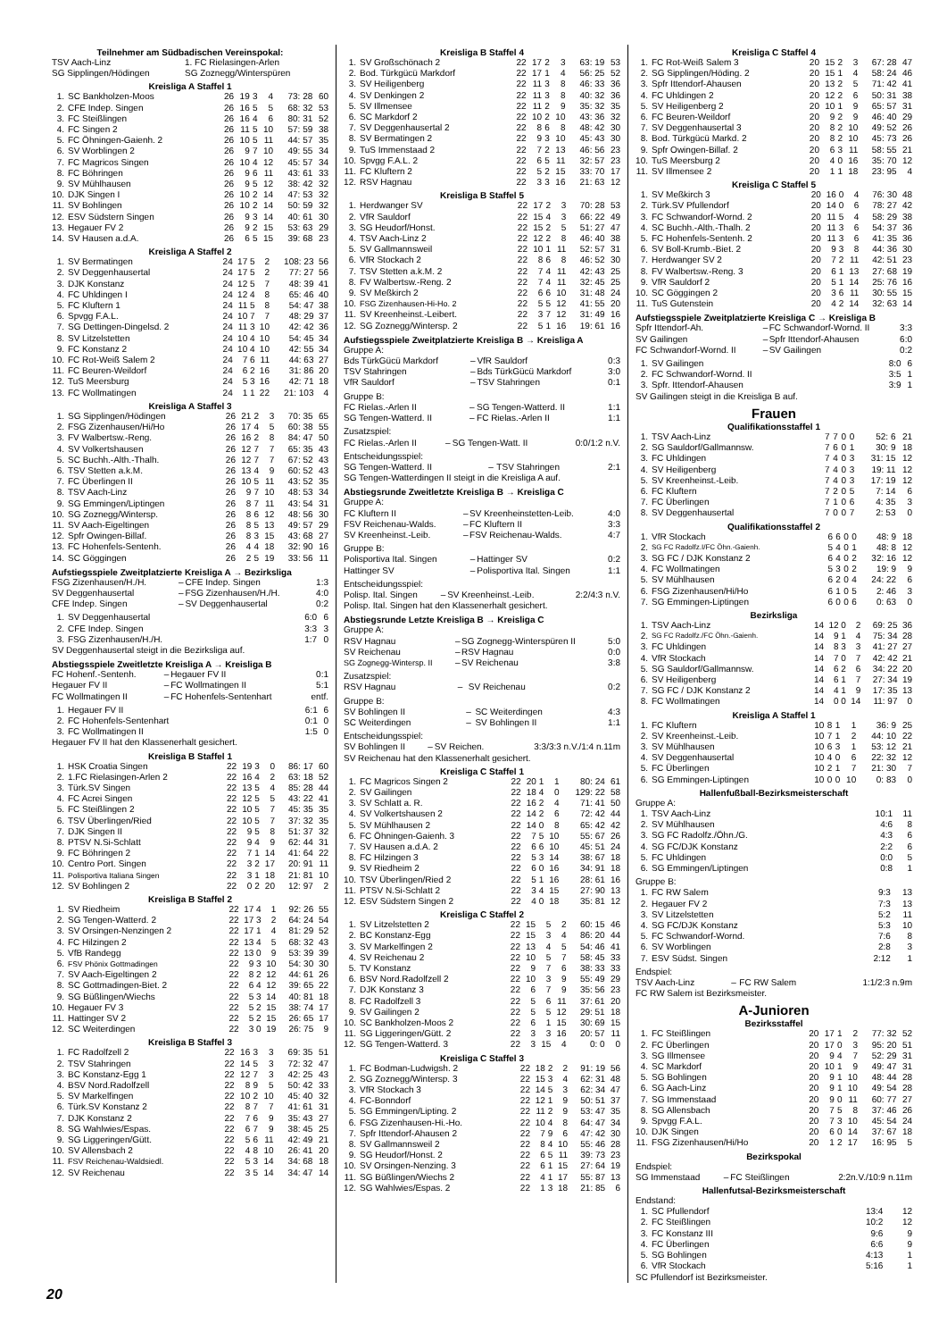Teilnehmer am Südbadischen Vereinspokal:
| TSV Aach-Linz | 1. FC Rielasingen-Arlen |
| SG Sipplingen/Hödingen | SG Zoznegg/Winterspüren |
Kreisliga A Staffel 1
| 1. | SC Bankholzen-Moos | 26 | 19 | 3 | 4 | 73: 28 | 60 |
| 2. | CFE Indep. Singen | 26 | 16 | 5 | 5 | 68: 32 | 53 |
| 3. | FC Steißlingen | 26 | 16 | 4 | 6 | 80: 31 | 52 |
| 4. | FC Singen 2 | 26 | 11 | 5 | 10 | 57: 59 | 38 |
| 5. | FC Öhningen-Gaienh. 2 | 26 | 10 | 5 | 11 | 44: 57 | 35 |
| 6. | SV Worblingen 2 | 26 | 9 | 7 | 10 | 49: 55 | 34 |
| 7. | FC Magricos Singen | 26 | 10 | 4 | 12 | 45: 57 | 34 |
| 8. | FC Böhringen | 26 | 9 | 6 | 11 | 43: 61 | 33 |
| 9. | SV Mühlhausen | 26 | 9 | 5 | 12 | 38: 42 | 32 |
| 10. | DJK Singen I | 26 | 10 | 2 | 14 | 47: 53 | 32 |
| 11. | SV Bohlingen | 26 | 10 | 2 | 14 | 50: 59 | 32 |
| 12. | ESV Südstern Singen | 26 | 9 | 3 | 14 | 40: 61 | 30 |
| 13. | Hegauer FV 2 | 26 | 9 | 2 | 15 | 53: 63 | 29 |
| 14. | SV Hausen a.d.A. | 26 | 6 | 5 | 15 | 39: 68 | 23 |
Kreisliga A Staffel 2
| 1. | SV Bermatingen | 24 | 17 | 5 | 2 | 108: 23 | 56 |
| 2. | SV Deggenhausertal | 24 | 17 | 5 | 2 | 77: 27 | 56 |
| 3. | DJK Konstanz | 24 | 12 | 5 | 7 | 48: 39 | 41 |
| 4. | FC Uhldingen I | 24 | 12 | 4 | 8 | 65: 46 | 40 |
| 5. | FC Kluftern 1 | 24 | 11 | 5 | 8 | 54: 47 | 38 |
| 6. | Spvgg F.A.L. | 24 | 10 | 7 | 7 | 48: 29 | 37 |
| 7. | SG Dettingen-Dingelsd. 2 | 24 | 11 | 3 | 10 | 42: 42 | 36 |
| 8. | SV Litzelstetten | 24 | 10 | 4 | 10 | 54: 45 | 34 |
| 9. | FC Konstanz 2 | 24 | 10 | 4 | 10 | 42: 55 | 34 |
| 10. | FC Rot-Weiß Salem 2 | 24 | 7 | 6 | 11 | 44: 63 | 27 |
| 11. | FC Beuren-Weildorf | 24 | 6 | 2 | 16 | 31: 86 | 20 |
| 12. | TuS Meersburg | 24 | 5 | 3 | 16 | 42: 71 | 18 |
| 13. | FC Wollmatingen | 24 | 1 | 1 | 22 | 21: 103 | 4 |
Kreisliga A Staffel 3
| 1. | SG Sipplingen/Hödingen | 26 | 21 | 2 | 3 | 70: 35 | 65 |
| 2. | FSG Zizenhausen/Hi/Ho | 26 | 17 | 4 | 5 | 60: 38 | 55 |
| 3. | FV Walbertsw.-Reng. | 26 | 16 | 2 | 8 | 84: 47 | 50 |
| 4. | SV Volkertshausen | 26 | 12 | 7 | 7 | 65: 35 | 43 |
| 5. | SC Buchh.-Alth.-Thalh. | 26 | 12 | 7 | 7 | 67: 52 | 43 |
| 6. | TSV Stetten a.k.M. | 26 | 13 | 4 | 9 | 60: 52 | 43 |
| 7. | FC Überlingen II | 26 | 10 | 5 | 11 | 43: 52 | 35 |
| 8. | TSV Aach-Linz | 26 | 9 | 7 | 10 | 48: 53 | 34 |
| 9. | SG Emmingen/Liptingen | 26 | 8 | 7 | 11 | 43: 54 | 31 |
| 10. | SG Zoznegg/Wintersp. | 26 | 8 | 6 | 12 | 48: 56 | 30 |
| 11. | SV Aach-Eigeltingen | 26 | 8 | 5 | 13 | 49: 57 | 29 |
| 12. | Spfr Owingen-Billaf. | 26 | 8 | 3 | 15 | 43: 68 | 27 |
| 13. | FC Hohenfels-Sentenh. | 26 | 4 | 4 | 18 | 32: 90 | 16 |
| 14. | SC Göggingen | 26 | 2 | 5 | 19 | 33: 56 | 11 |
Aufstiegsspiele Zweitplatzierte Kreisliga A → Bezirksliga
| FSG Zizenhausen/H./H. | – | CFE Indep. Singen | 1:3 |
| SV Deggenhausertal | – | FSG Zizenhausen/H./H. | 4:0 |
| CFE Indep. Singen | – | SV Deggenhausertal | 0:2 |
| 1. | SV Deggenhausertal | 6:0 | 6 |
| 2. | CFE Indep. Singen | 3:3 | 3 |
| 3. | FSG Zizenhausen/H./H. | 1:7 | 0 |
SV Deggenhausertal steigt in die Bezirksliga auf.
Abstiegsspiele Zweitletzte Kreisliga A → Kreisliga B
| FC Hohenf.-Sentenh. | – | Hegauer FV II | 0:1 |
| Hegauer FV II | – | FC Wollmatingen II | 5:1 |
| FC Wollmatingen II | – | FC Hohenfels-Sentenhart | entf. |
| 1. | Hegauer FV II | 6:1 | 6 |
| 2. | FC Hohenfels-Sentenhart | 0:1 | 0 |
| 3. | FC Wollmatingen II | 1:5 | 0 |
Hegauer FV II hat den Klassenerhalt gesichert.
Kreisliga B Staffel 1
| 1. | HSK Croatia Singen | 22 | 19 | 3 | 0 | 86: 17 | 60 |
| 2. | 1.FC Rielasingen-Arlen 2 | 22 | 16 | 4 | 2 | 63: 18 | 52 |
| 3. | Türk.SV Singen | 22 | 13 | 5 | 4 | 85: 28 | 44 |
| 4. | FC Acrei Singen | 22 | 12 | 5 | 5 | 43: 22 | 41 |
| 5. | FC Steißlingen 2 | 22 | 10 | 5 | 7 | 45: 35 | 35 |
| 6. | TSV Überlingen/Ried | 22 | 10 | 5 | 7 | 37: 32 | 35 |
| 7. | DJK Singen II | 22 | 9 | 5 | 8 | 51: 37 | 32 |
| 8. | PTSV N.Si-Schlatt | 22 | 9 | 4 | 9 | 62: 44 | 31 |
| 9. | FC Böhringen 2 | 22 | 7 | 1 | 14 | 41: 64 | 22 |
| 10. | Centro Port. Singen | 22 | 3 | 2 | 17 | 20: 91 | 11 |
| 11. | Polisportiva Italiana Singen | 22 | 3 | 1 | 18 | 21: 81 | 10 |
| 12. | SV Bohlingen 2 | 22 | 0 | 2 | 20 | 12: 97 | 2 |
Kreisliga B Staffel 2
| 1. | SV Riedheim | 22 | 17 | 4 | 1 | 92: 26 | 55 |
| 2. | SG Tengen-Watterd. 2 | 22 | 17 | 3 | 2 | 64: 24 | 54 |
| 3. | SV Orsingen-Nenzingen 2 | 22 | 17 | 1 | 4 | 81: 29 | 52 |
| 4. | FC Hilzingen 2 | 22 | 13 | 4 | 5 | 68: 32 | 43 |
| 5. | VfB Randegg | 22 | 13 | 0 | 9 | 53: 39 | 39 |
| 6. | FSV Phönix Gottmadingen | 22 | 9 | 3 | 10 | 54: 30 | 30 |
| 7. | SV Aach-Eigeltingen 2 | 22 | 8 | 2 | 12 | 44: 61 | 26 |
| 8. | SC Gottmadingen-Biet. 2 | 22 | 6 | 4 | 12 | 39: 65 | 22 |
| 9. | SG Büßlingen/Wiechs | 22 | 5 | 3 | 14 | 40: 81 | 18 |
| 10. | Hegauer FV 3 | 22 | 5 | 2 | 15 | 38: 74 | 17 |
| 11. | Hattinger SV 2 | 22 | 5 | 2 | 15 | 26: 65 | 17 |
| 12. | SC Weiterdingen | 22 | 3 | 0 | 19 | 26: 75 | 9 |
Kreisliga B Staffel 3
| 1. | FC Radolfzell 2 | 22 | 16 | 3 | 3 | 69: 35 | 51 |
| 2. | TSV Stahringen | 22 | 14 | 5 | 3 | 72: 32 | 47 |
| 3. | BC Konstanz-Egg 1 | 22 | 12 | 7 | 3 | 42: 25 | 43 |
| 4. | BSV Nord.Radolfzell | 22 | 8 | 9 | 5 | 50: 42 | 33 |
| 5. | SV Markelfingen | 22 | 10 | 2 | 10 | 45: 40 | 32 |
| 6. | Türk.SV Konstanz 2 | 22 | 8 | 7 | 7 | 41: 61 | 31 |
| 7. | DJK Konstanz 2 | 22 | 7 | 6 | 9 | 35: 43 | 27 |
| 8. | SG Wahlwies/Espas. | 22 | 6 | 7 | 9 | 38: 45 | 25 |
| 9. | SG Liggeringen/Gütt. | 22 | 5 | 6 | 11 | 42: 49 | 21 |
| 10. | SV Allensbach 2 | 22 | 4 | 8 | 10 | 26: 41 | 20 |
| 11. | FSV Reichenau-Waldsiedl. | 22 | 5 | 3 | 14 | 34: 68 | 18 |
| 12. | SV Reichenau | 22 | 3 | 5 | 14 | 34: 47 | 14 |
Kreisliga B Staffel 4
| 1. | SV Großschönach 2 | 22 | 17 | 2 | 3 | 63: 19 | 53 |
| 2. | Bod. Türkgücü Markdorf | 22 | 17 | 1 | 4 | 56: 25 | 52 |
| 3. | SV Heiligenberg | 22 | 11 | 3 | 8 | 46: 33 | 36 |
| 4. | SV Denkingen 2 | 22 | 11 | 3 | 8 | 40: 32 | 36 |
| 5. | SV Illmensee | 22 | 11 | 2 | 9 | 35: 32 | 35 |
| 6. | SC Markdorf 2 | 22 | 10 | 2 | 10 | 43: 36 | 32 |
| 7. | SV Deggenhausertal 2 | 22 | 8 | 6 | 8 | 48: 42 | 30 |
| 8. | SV Bermatingen 2 | 22 | 9 | 3 | 10 | 45: 43 | 30 |
| 9. | TuS Immenstaad 2 | 22 | 7 | 2 | 13 | 46: 56 | 23 |
| 10. | Spvgg F.A.L. 2 | 22 | 6 | 5 | 11 | 32: 57 | 23 |
| 11. | FC Kluftern 2 | 22 | 5 | 2 | 15 | 33: 70 | 17 |
| 12. | RSV Hagnau | 22 | 3 | 3 | 16 | 21: 63 | 12 |
Kreisliga B Staffel 5
| 1. | Herdwanger SV | 22 | 17 | 2 | 3 | 70: 28 | 53 |
| 2. | VfR Sauldorf | 22 | 15 | 4 | 3 | 66: 22 | 49 |
| 3. | SG Heudorf/Honst. | 22 | 15 | 2 | 5 | 51: 27 | 47 |
| 4. | TSV Aach-Linz 2 | 22 | 12 | 2 | 8 | 46: 40 | 38 |
| 5. | SV Gallmannsweil | 22 | 10 | 1 | 11 | 52: 57 | 31 |
| 6. | VfR Stockach 2 | 22 | 8 | 6 | 8 | 46: 52 | 30 |
| 7. | TSV Stetten a.k.M. 2 | 22 | 7 | 4 | 11 | 42: 43 | 25 |
| 8. | FV Walbertsw.-Reng. 2 | 22 | 7 | 4 | 11 | 32: 45 | 25 |
| 9. | SV Meßkirch 2 | 22 | 6 | 6 | 10 | 31: 48 | 24 |
| 10. | FSG Zizenhausen-Hi-Ho. 2 | 22 | 5 | 5 | 12 | 41: 55 | 20 |
| 11. | SV Kreenheinst.-Leibert. | 22 | 3 | 7 | 12 | 31: 49 | 16 |
| 12. | SG Zoznegg/Wintersp. 2 | 22 | 5 | 1 | 16 | 19: 61 | 16 |
Aufstiegsspiele Zweitplatzierte Kreisliga B → Kreisliga A
Gruppe A:
| Bds TürkGücü Markdorf | – | VfR Sauldorf | 0:3 |
| TSV Stahringen | – | Bds TürkGücü Markdorf | 3:0 |
| VfR Sauldorf | – | TSV Stahringen | 0:1 |
Gruppe B:
| FC Rielas.-Arlen II | – | SG Tengen-Watterd. II | 1:1 |
| SG Tengen-Watterd. II | – | FC Rielas.-Arlen II | 1:1 |
Zusatzspiel:
| FC Rielas.-Arlen II | – | SG Tengen-Watt. II | 0:0/1:2 n.V. |
Entscheidungsspiel:
| SG Tengen-Watterd. II | – | TSV Stahringen | 2:1 |
SG Tengen-Watterdingen II steigt in die Kreisliga A auf.
Abstiegsrunde Zweitletzte Kreisliga B → Kreisliga C
Gruppe A:
| FC Kluftern II | – | SV Kreenheinstetten-Leib. | 4:0 |
| FSV Reichenau-Walds. | – | FC Kluftern II | 3:3 |
| SV Kreenheinst.-Leib. | – | FSV Reichenau-Walds. | 4:7 |
Gruppe B:
| Polisportiva Ital. Singen | – | Hattinger SV | 0:2 |
| Hattinger SV | – | Polisportiva Ital. Singen | 1:1 |
Entscheidungsspiel:
| Polisp. Ital. Singen | – | SV Kreenheinst.-Leib. | 2:2/4:3 n.V. |
Polisp. Ital. Singen hat den Klassenerhalt gesichert.
Abstiegsrunde Letzte Kreisliga B → Kreisliga C
Gruppe A:
| RSV Hagnau | – | SG Zognegg-Winterspüren II | 5:0 |
| SV Reichenau | – | RSV Hagnau | 0:0 |
| SG Zognegg-Wintersp. II | – | SV Reichenau | 3:8 |
Zusatzspiel:
| RSV Hagnau | – | SV Reichenau | 0:2 |
Gruppe B:
| SV Bohlingen II | – | SC Weiterdingen | 4:3 |
| SC Weiterdingen | – | SV Bohlingen II | 1:1 |
Entscheidungsspiel:
| SV Bohlingen II | – | SV Reichen. | 3:3/3:3 n.V./1:4 n.11m |
SV Reichenau hat den Klassenerhalt gesichert.
Kreisliga C Staffel 1
| 1. | FC Magricos Singen 2 | 22 | 20 | 1 | 1 | 80: 24 | 61 |
| 2. | SV Gailingen | 22 | 18 | 4 | 0 | 129: 22 | 58 |
| 3. | SV Schlatt a. R. | 22 | 16 | 2 | 4 | 71: 41 | 50 |
| 4. | SV Volkertshausen 2 | 22 | 14 | 2 | 6 | 72: 42 | 44 |
| 5. | SV Mühlhausen 2 | 22 | 14 | 0 | 8 | 65: 42 | 42 |
| 6. | FC Öhningen-Gaienh. 3 | 22 | 7 | 5 | 10 | 55: 67 | 26 |
| 7. | SV Hausen a.d.A. 2 | 22 | 6 | 6 | 10 | 45: 51 | 24 |
| 8. | FC Hilzingen 3 | 22 | 5 | 3 | 14 | 38: 67 | 18 |
| 9. | SV Riedheim 2 | 22 | 6 | 0 | 16 | 34: 91 | 18 |
| 10. | TSV Überlingen/Ried 2 | 22 | 5 | 1 | 16 | 28: 61 | 16 |
| 11. | PTSV N.Si-Schlatt 2 | 22 | 3 | 4 | 15 | 27: 90 | 13 |
| 12. | ESV Südstern Singen 2 | 22 | 4 | 0 | 18 | 35: 81 | 12 |
Kreisliga C Staffel 2
| 1. | SV Litzelstetten 2 | 22 | 15 | 5 | 2 | 60: 15 | 46 |
| 2. | BC Konstanz-Egg | 22 | 15 | 3 | 4 | 86: 20 | 44 |
| 3. | SV Markelfingen 2 | 22 | 13 | 4 | 5 | 54: 46 | 41 |
| 4. | SV Reichenau 2 | 22 | 10 | 5 | 7 | 58: 45 | 33 |
| 5. | TV Konstanz | 22 | 9 | 7 | 6 | 38: 33 | 33 |
| 6. | BSV Nord.Radolfzell 2 | 22 | 10 | 3 | 9 | 55: 49 | 29 |
| 7. | DJK Konstanz 3 | 22 | 6 | 7 | 9 | 35: 56 | 23 |
| 8. | FC Radolfzell 3 | 22 | 5 | 6 | 11 | 37: 61 | 20 |
| 9. | SV Gailingen 2 | 22 | 5 | 5 | 12 | 29: 51 | 18 |
| 10. | SC Bankholzen-Moos 2 | 22 | 6 | 1 | 15 | 30: 69 | 15 |
| 11. | SG Liggeringen/Gütt. 2 | 22 | 3 | 3 | 16 | 20: 57 | 11 |
| 12. | SG Tengen-Watterd. 3 | 22 | 3 | 15 | 4 | 0: 0 | 0 |
Kreisliga C Staffel 3
| 1. | FC Bodman-Ludwigsh. 2 | 22 | 18 | 2 | 2 | 91: 19 | 56 |
| 2. | SG Zoznegg/Wintersp. 3 | 22 | 15 | 3 | 4 | 62: 31 | 48 |
| 3. | VfR Stockach 3 | 22 | 14 | 5 | 3 | 62: 34 | 47 |
| 4. | FC-Bonndorf | 22 | 12 | 1 | 9 | 50: 51 | 37 |
| 5. | SG Emmingen/Lipting. 2 | 22 | 11 | 2 | 9 | 53: 47 | 35 |
| 6. | FSG Zizenhausen-Hi.-Ho. | 22 | 10 | 4 | 8 | 64: 47 | 34 |
| 7. | Spfr Ittendorf-Ahausen 2 | 22 | 7 | 9 | 6 | 47: 42 | 30 |
| 8. | SV Gallmannsweil 2 | 22 | 8 | 4 | 10 | 55: 46 | 28 |
| 9. | SG Heudorf/Honst. 2 | 22 | 6 | 5 | 11 | 39: 73 | 23 |
| 10. | SV Orsingen-Nenzing. 3 | 22 | 6 | 1 | 15 | 27: 64 | 19 |
| 11. | SG Büßlingen/Wiechs 2 | 22 | 4 | 1 | 17 | 55: 87 | 13 |
| 12. | SG Wahlwies/Espas. 2 | 22 | 1 | 3 | 18 | 21: 85 | 6 |
Kreisliga C Staffel 4
| 1. | FC Rot-Weiß Salem 3 | 20 | 15 | 2 | 3 | 67: 28 | 47 |
| 2. | SG Sipplingen/Höding. 2 | 20 | 15 | 1 | 4 | 58: 24 | 46 |
| 3. | Spfr Ittendorf-Ahausen | 20 | 13 | 2 | 5 | 71: 42 | 41 |
| 4. | FC Uhldingen 2 | 20 | 12 | 2 | 6 | 50: 31 | 38 |
| 5. | SV Heiligenberg 2 | 20 | 10 | 1 | 9 | 65: 57 | 31 |
| 6. | FC Beuren-Weildorf | 20 | 9 | 2 | 9 | 46: 40 | 29 |
| 7. | SV Deggenhausertal 3 | 20 | 8 | 2 | 10 | 49: 52 | 26 |
| 8. | Bod. Türkgücü Markd. 2 | 20 | 8 | 2 | 10 | 45: 73 | 26 |
| 9. | Spfr Owingen-Billaf. 2 | 20 | 6 | 3 | 11 | 58: 55 | 21 |
| 10. | TuS Meersburg 2 | 20 | 4 | 0 | 16 | 35: 70 | 12 |
| 11. | SV Illmensee 2 | 20 | 1 | 1 | 18 | 23: 95 | 4 |
Kreisliga C Staffel 5
| 1. | SV Meßkirch 3 | 20 | 16 | 0 | 4 | 76: 30 | 48 |
| 2. | Türk.SV Pfullendorf | 20 | 14 | 0 | 6 | 78: 27 | 42 |
| 3. | FC Schwandorf-Wornd. 2 | 20 | 11 | 5 | 4 | 58: 29 | 38 |
| 4. | SC Buchh.-Alth.-Thalh. 2 | 20 | 11 | 3 | 6 | 54: 37 | 36 |
| 5. | FC Hohenfels-Sentenh. 2 | 20 | 11 | 3 | 6 | 41: 35 | 36 |
| 6. | SV Boll-Krumb.-Biet. 2 | 20 | 9 | 3 | 8 | 44: 36 | 30 |
| 7. | Herdwanger SV 2 | 20 | 7 | 2 | 11 | 42: 51 | 23 |
| 8. | FV Walbertsw.-Reng. 3 | 20 | 6 | 1 | 13 | 27: 68 | 19 |
| 9. | VfR Sauldorf 2 | 20 | 5 | 1 | 14 | 25: 76 | 16 |
| 10. | SC Göggingen 2 | 20 | 3 | 6 | 11 | 30: 55 | 15 |
| 11. | TuS Gutenstein | 20 | 4 | 2 | 14 | 32: 63 | 14 |
Aufstiegsspiele Zweitplatzierte Kreisliga C → Kreisliga B
| Spfr Ittendorf-Ah. | – | FC Schwandorf-Wornd. II | 3:3 |
| SV Gailingen | – | Spfr Ittendorf-Ahausen | 6:0 |
| FC Schwandorf-Wornd. II | – | SV Gailingen | 0:2 |
| 1. | SV Gailingen | 8:0 | 6 |
| 2. | FC Schwandorf-Wornd. II | 3:5 | 1 |
| 3. | Spfr. Ittendorf-Ahausen | 3:9 | 1 |
SV Gailingen steigt in die Kreisliga B auf.
Frauen
Qualifikationsstaffel 1
| 1. | TSV Aach-Linz | 7 | 7 | 0 | 0 | 52: 6 | 21 |
| 2. | SG Sauldorf/Gallmannsw. | 7 | 6 | 0 | 1 | 30: 9 | 18 |
| 3. | FC Uhldingen | 7 | 4 | 0 | 3 | 31: 15 | 12 |
| 4. | SV Heiligenberg | 7 | 4 | 0 | 3 | 19: 11 | 12 |
| 5. | SV Kreenheinst.-Leib. | 7 | 4 | 0 | 3 | 17: 19 | 12 |
| 6. | FC Kluftern | 7 | 2 | 0 | 5 | 7: 14 | 6 |
| 7. | FC Überlingen | 7 | 1 | 0 | 6 | 4: 35 | 3 |
| 8. | SV Deggenhausertal | 7 | 0 | 0 | 7 | 2: 53 | 0 |
Qualifikationsstaffel 2
| 1. | VfR Stockach | 6 | 6 | 0 | 0 | 48: 9 | 18 |
| 2. | SG FC Radolfz.I/FC Öhn.-Gaienh. | 5 | 4 | 0 | 1 | 48: 8 | 12 |
| 3. | SG FC / DJK Konstanz 2 | 6 | 4 | 0 | 2 | 32: 16 | 12 |
| 4. | FC Wollmatingen | 5 | 3 | 0 | 2 | 19: 9 | 9 |
| 5. | SV Mühlhausen | 6 | 2 | 0 | 4 | 24: 22 | 6 |
| 6. | FSG Zizenhausen/Hi/Ho | 6 | 1 | 0 | 5 | 2: 46 | 3 |
| 7. | SG Emmingen-Liptingen | 6 | 0 | 0 | 6 | 0: 63 | 0 |
Bezirksliga
| 1. | TSV Aach-Linz | 14 | 12 | 0 | 2 | 69: 25 | 36 |
| 2. | SG FC Radolfz./FC Öhn.-Gaienh. | 14 | 9 | 1 | 4 | 75: 34 | 28 |
| 3. | FC Uhldingen | 14 | 8 | 3 | 3 | 41: 27 | 27 |
| 4. | VfR Stockach | 14 | 7 | 0 | 7 | 42: 42 | 21 |
| 5. | SG Sauldorf/Gallmannsw. | 14 | 6 | 2 | 6 | 34: 22 | 20 |
| 6. | SV Heiligenberg | 14 | 6 | 1 | 7 | 27: 34 | 19 |
| 7. | SG FC / DJK Konstanz 2 | 14 | 4 | 1 | 9 | 17: 35 | 13 |
| 8. | FC Wollmatingen | 14 | 0 | 0 | 14 | 11: 97 | 0 |
Kreisliga A Staffel 1
| 1. | FC Kluftern | 10 | 8 | 1 | 1 | 36: 9 | 25 |
| 2. | SV Kreenheinst.-Leib. | 10 | 7 | 1 | 2 | 44: 10 | 22 |
| 3. | SV Mühlhausen | 10 | 6 | 3 | 1 | 53: 12 | 21 |
| 4. | SV Deggenhausertal | 10 | 4 | 0 | 6 | 22: 32 | 12 |
| 5. | FC Überlingen | 10 | 2 | 1 | 7 | 21: 30 | 7 |
| 6. | SG Emmingen-Liptingen | 10 | 0 | 0 | 10 | 0: 83 | 0 |
Hallenfußball-Bezirksmeisterschaft
Gruppe A:
| 1. | TSV Aach-Linz | 10:1 | 11 |
| 2. | SV Mühlhausen | 4:6 | 8 |
| 3. | SG FC Radolfz./Öhn./G. | 4:3 | 6 |
| 4. | SG FC/DJK Konstanz | 2:2 | 6 |
| 5. | FC Uhldingen | 0:0 | 5 |
| 6. | SG Emmingen/Liptingen | 0:8 | 1 |
Gruppe B:
| 1. | FC RW Salem | 9:3 | 13 |
| 2. | Hegauer FV 2 | 7:3 | 13 |
| 3. | SV Litzelstetten | 5:2 | 11 |
| 4. | SG FC/DJK Konstanz | 5:3 | 10 |
| 5. | FC Schwandorf-Wornd. | 7:6 | 8 |
| 6. | SV Worblingen | 2:8 | 3 |
| 7. | ESV Südst. Singen | 2:12 | 1 |
Endspiel:
| TSV Aach-Linz | – | FC RW Salem | 1:1/2:3 n.9m |
FC RW Salem ist Bezirksmeister.
A-Junioren
Bezirksstaffel
| 1. | FC Steißlingen | 20 | 17 | 1 | 2 | 77: 32 | 52 |
| 2. | FC Überlingen | 20 | 17 | 0 | 3 | 95: 20 | 51 |
| 3. | SG Illmensee | 20 | 9 | 4 | 7 | 52: 29 | 31 |
| 4. | SC Markdorf | 20 | 10 | 1 | 9 | 49: 47 | 31 |
| 5. | SG Bohlingen | 20 | 9 | 1 | 10 | 48: 44 | 28 |
| 6. | SG Aach-Linz | 20 | 9 | 1 | 10 | 49: 54 | 28 |
| 7. | SG Immenstaad | 20 | 9 | 0 | 11 | 60: 77 | 27 |
| 8. | SG Allensbach | 20 | 7 | 5 | 8 | 37: 46 | 26 |
| 9. | Spvgg F.A.L. | 20 | 7 | 3 | 10 | 45: 54 | 24 |
| 10. | DJK Singen | 20 | 6 | 0 | 14 | 37: 67 | 18 |
| 11. | FSG Zizenhausen/Hi/Ho | 20 | 1 | 2 | 17 | 16: 95 | 5 |
Bezirkspokal
Endspiel:
| SG Immenstaad | – | FC Steißlingen | 2:2n.V./10:9 n.11m |
Hallenfutsal-Bezirksmeisterschaft
Endstand:
| 1. | SC Pfullendorf | 13:4 | 12 |
| 2. | FC Steißlingen | 10:2 | 12 |
| 3. | FC Konstanz III | 9:6 | 9 |
| 4. | FC Überlingen | 6:6 | 9 |
| 5. | SG Bohlingen | 4:13 | 1 |
| 6. | VfR Stockach | 5:16 | 1 |
SC Pfullendorf ist Bezirksmeister.
20